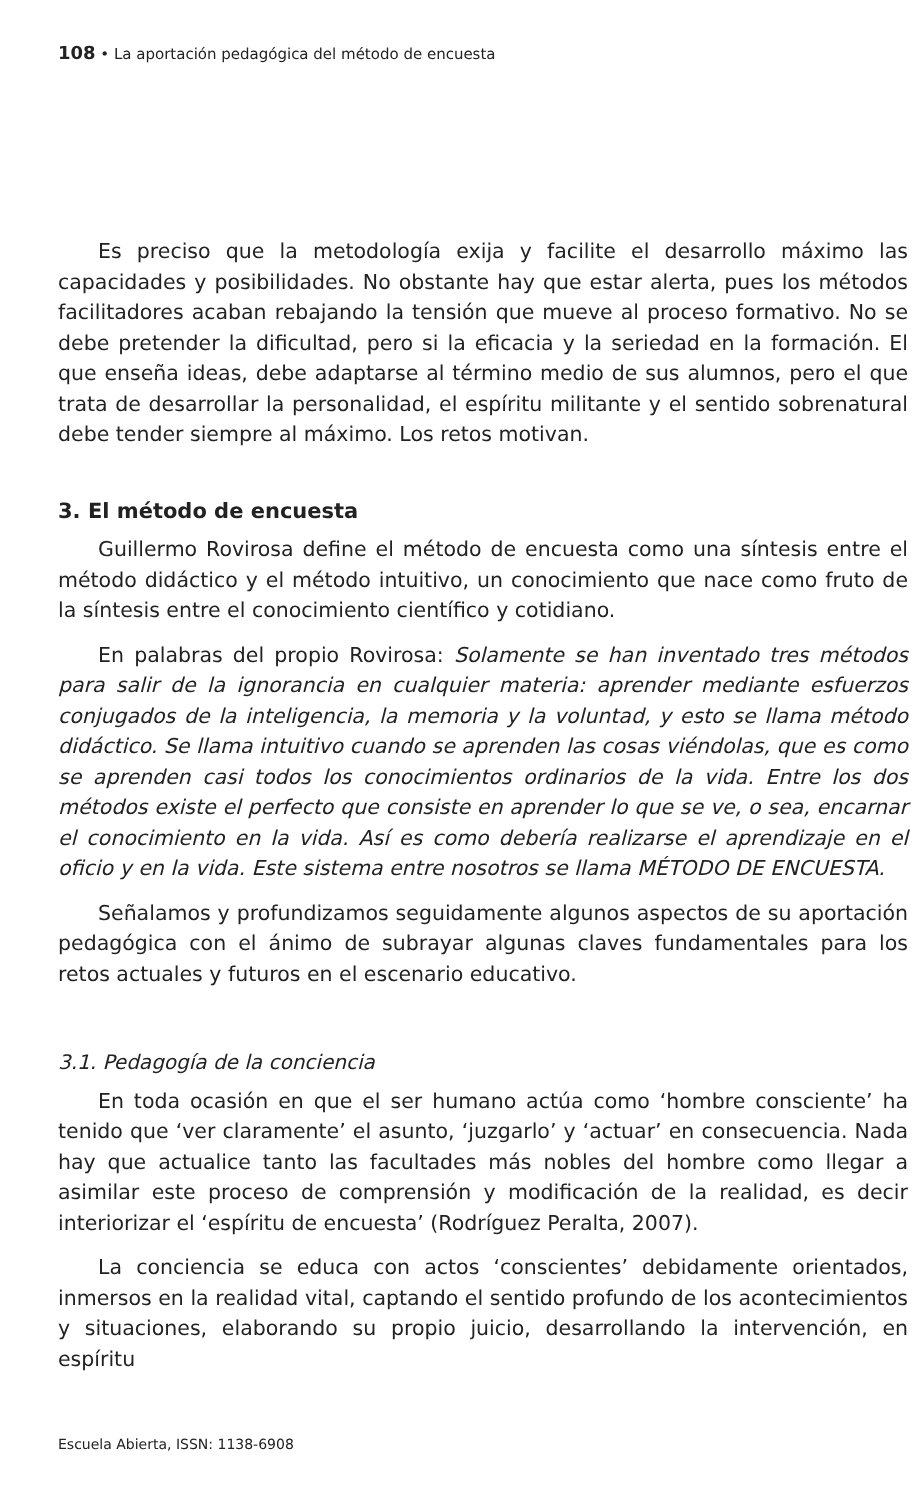108 • La aportación pedagógica del método de encuesta
Es preciso que la metodología exija y facilite el desarrollo máximo las capacidades y posibilidades. No obstante hay que estar alerta, pues los métodos facilitadores acaban rebajando la tensión que mueve al proceso formativo. No se debe pretender la dificultad, pero si la eficacia y la seriedad en la formación. El que enseña ideas, debe adaptarse al término medio de sus alumnos, pero el que trata de desarrollar la personalidad, el espíritu militante y el sentido sobrenatural debe tender siempre al máximo. Los retos motivan.
3. El método de encuesta
Guillermo Rovirosa define el método de encuesta como una síntesis entre el método didáctico y el método intuitivo, un conocimiento que nace como fruto de la síntesis entre el conocimiento científico y cotidiano.
En palabras del propio Rovirosa: Solamente se han inventado tres métodos para salir de la ignorancia en cualquier materia: aprender mediante esfuerzos conjugados de la inteligencia, la memoria y la voluntad, y esto se llama método didáctico. Se llama intuitivo cuando se aprenden las cosas viéndolas, que es como se aprenden casi todos los conocimientos ordinarios de la vida. Entre los dos métodos existe el perfecto que consiste en aprender lo que se ve, o sea, encarnar el conocimiento en la vida. Así es como debería realizarse el aprendizaje en el oficio y en la vida. Este sistema entre nosotros se llama MÉTODO DE ENCUESTA.
Señalamos y profundizamos seguidamente algunos aspectos de su aportación pedagógica con el ánimo de subrayar algunas claves fundamentales para los retos actuales y futuros en el escenario educativo.
3.1. Pedagogía de la conciencia
En toda ocasión en que el ser humano actúa como ‘hombre consciente’ ha tenido que ‘ver claramente’ el asunto, ‘juzgarlo’ y ‘actuar’ en consecuencia. Nada hay que actualice tanto las facultades más nobles del hombre como llegar a asimilar este proceso de comprensión y modificación de la realidad, es decir interiorizar el ‘espíritu de encuesta’ (Rodríguez Peralta, 2007).
La conciencia se educa con actos ‘conscientes’ debidamente orientados, inmersos en la realidad vital, captando el sentido profundo de los acontecimientos y situaciones, elaborando su propio juicio, desarrollando la intervención, en espíritu
Escuela Abierta, ISSN: 1138-6908